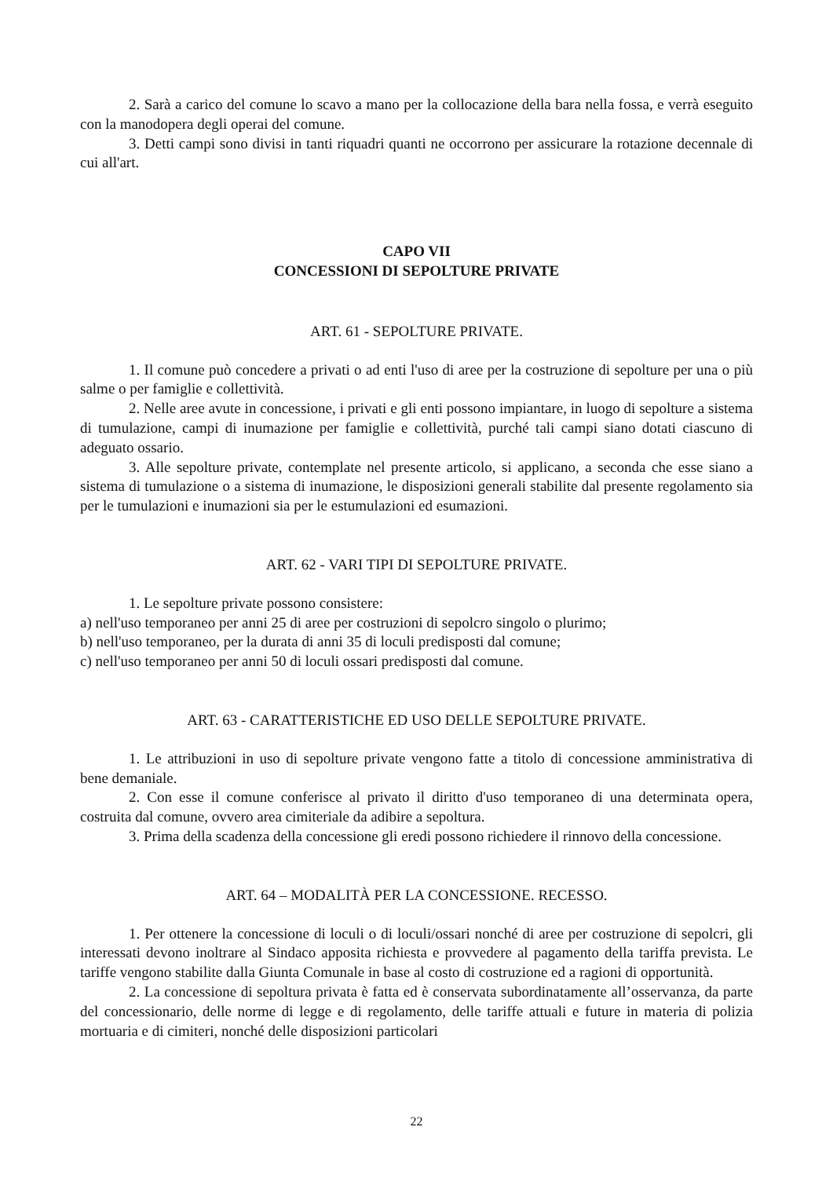2. Sarà a carico del comune lo scavo a mano per la collocazione della bara nella fossa, e verrà eseguito con la manodopera degli operai del comune.
3. Detti campi sono divisi in tanti riquadri quanti ne occorrono per assicurare la rotazione decennale di cui all'art.
CAPO VII
CONCESSIONI DI SEPOLTURE PRIVATE
ART. 61 - SEPOLTURE PRIVATE.
1. Il comune può concedere a privati o ad enti l'uso di aree per la costruzione di sepolture per una o più salme o per famiglie e collettività.
2. Nelle aree avute in concessione, i privati e gli enti possono impiantare, in luogo di sepolture a sistema di tumulazione, campi di inumazione per famiglie e collettività, purché tali campi siano dotati ciascuno di adeguato ossario.
3. Alle sepolture private, contemplate nel presente articolo, si applicano, a seconda che esse siano a sistema di tumulazione o a sistema di inumazione, le disposizioni generali stabilite dal presente regolamento sia per le tumulazioni e inumazioni sia per le estumulazioni ed esumazioni.
ART. 62 - VARI TIPI DI SEPOLTURE PRIVATE.
1. Le sepolture private possono consistere:
a) nell'uso temporaneo per anni 25 di aree per costruzioni di sepolcro singolo o plurimo;
b) nell'uso temporaneo, per la durata di anni 35 di loculi predisposti dal comune;
c) nell'uso temporaneo per anni 50 di loculi ossari predisposti dal comune.
ART. 63 - CARATTERISTICHE ED USO DELLE SEPOLTURE PRIVATE.
1. Le attribuzioni in uso di sepolture private vengono fatte a titolo di concessione amministrativa di bene demaniale.
2. Con esse il comune conferisce al privato il diritto d'uso temporaneo di una determinata opera, costruita dal comune, ovvero area cimiteriale da adibire a sepoltura.
3. Prima della scadenza della concessione gli eredi possono richiedere il rinnovo della concessione.
ART. 64 – MODALITÀ PER LA CONCESSIONE. RECESSO.
1. Per ottenere la concessione di loculi o di loculi/ossari nonché di aree per costruzione di sepolcri, gli interessati devono inoltrare al Sindaco apposita richiesta e provvedere al pagamento della tariffa prevista. Le tariffe vengono stabilite dalla Giunta Comunale in base al costo di costruzione ed a ragioni di opportunità.
2. La concessione di sepoltura privata è fatta ed è conservata subordinatamente all’osservanza, da parte del concessionario, delle norme di legge e di regolamento, delle tariffe attuali e future in materia di polizia mortuaria e di cimiteri, nonché delle disposizioni particolari
22